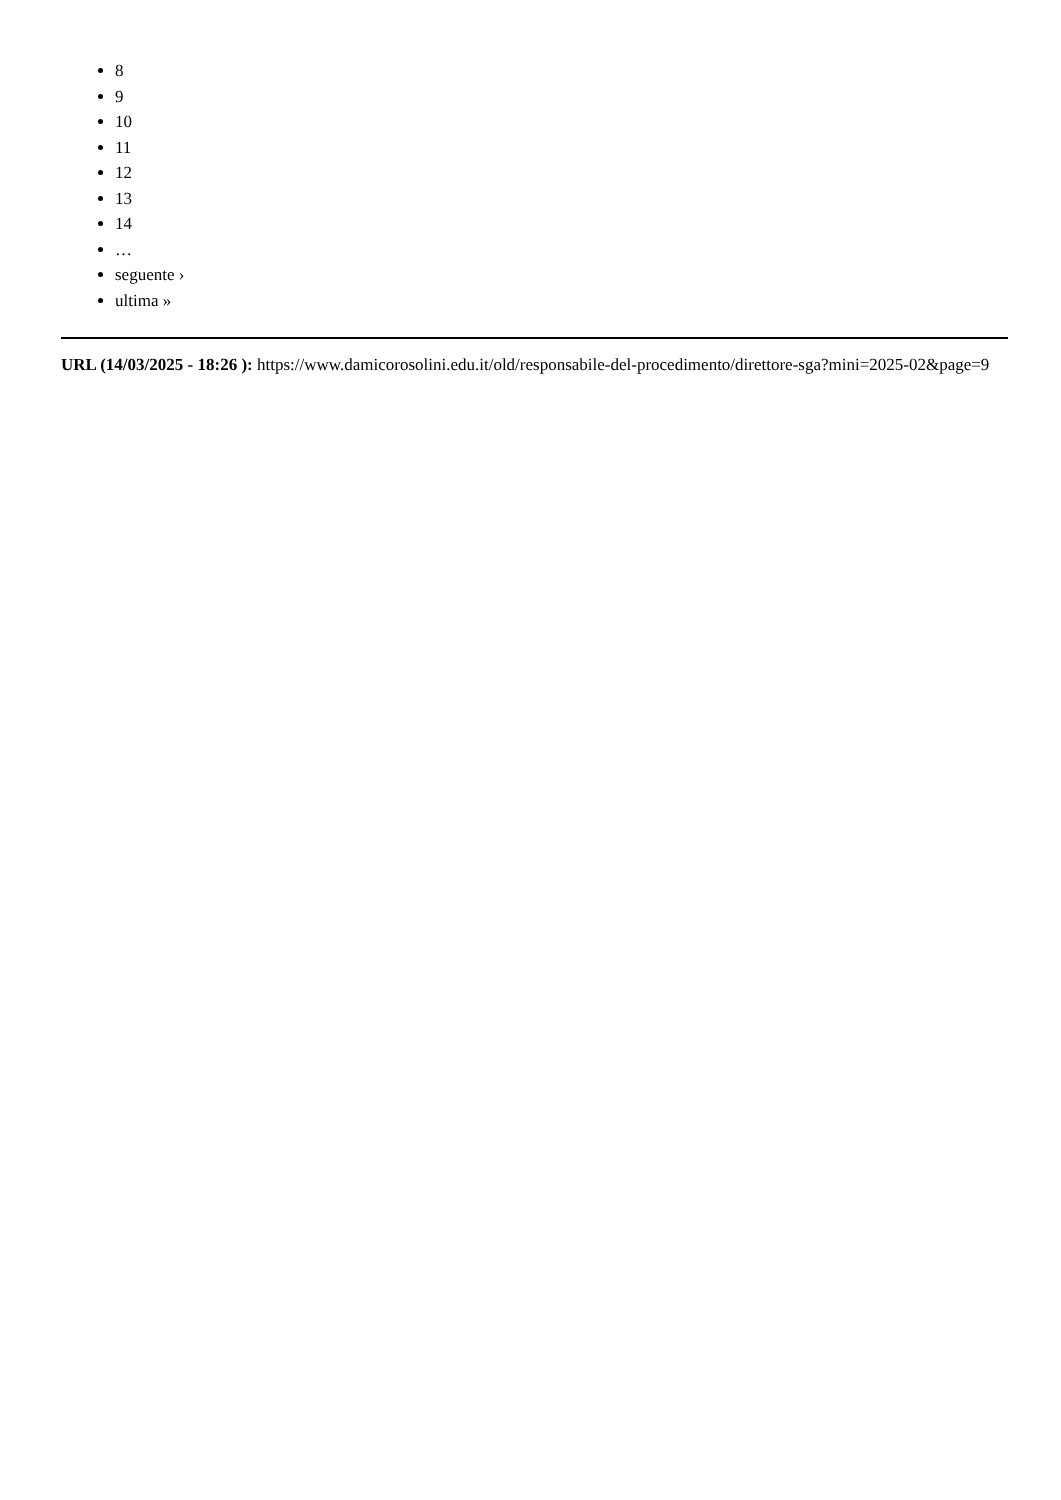8
9
10
11
12
13
14
…
seguente ›
ultima »
URL (14/03/2025 - 18:26 ): https://www.damicorosolini.edu.it/old/responsabile-del-procedimento/direttore-sga?mini=2025-02&page=9